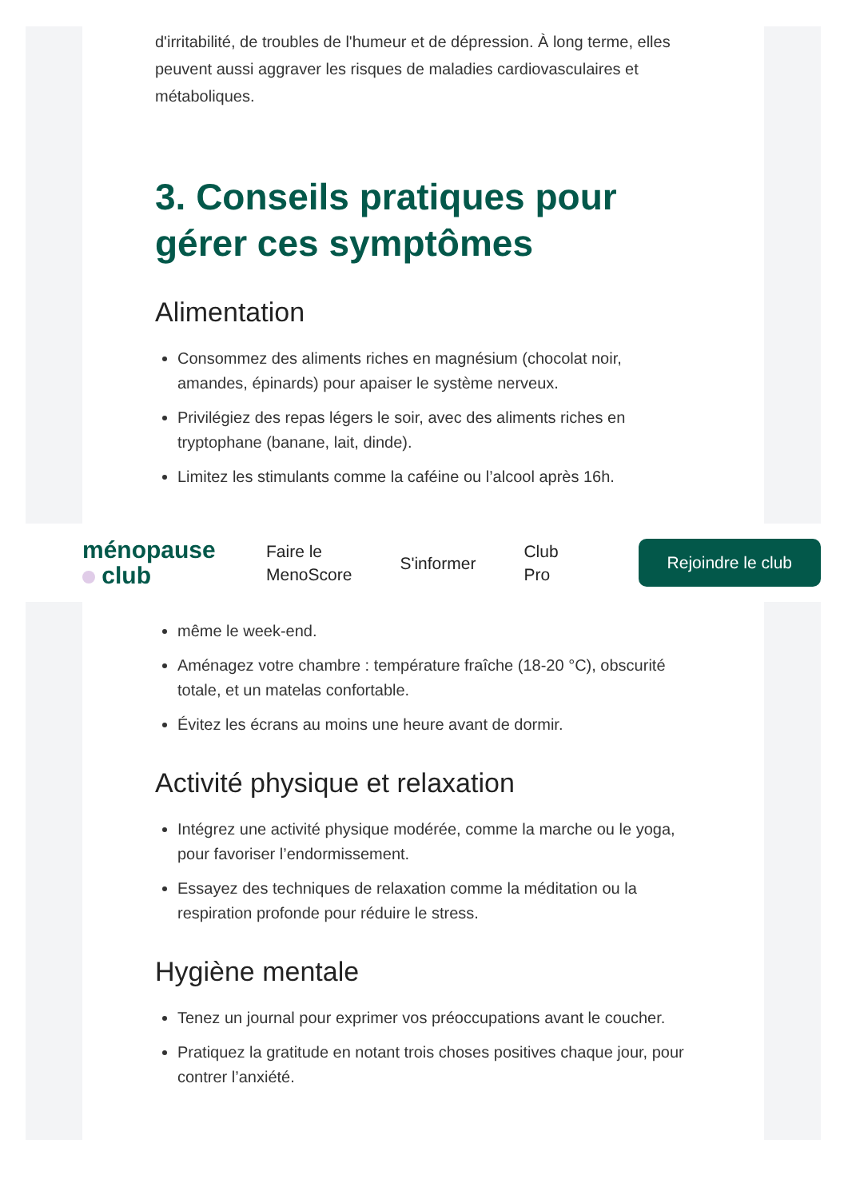d'irritabilité, de troubles de l'humeur et de dépression. À long terme, elles peuvent aussi aggraver les risques de maladies cardiovasculaires et métaboliques.
3. Conseils pratiques pour gérer ces symptômes
Alimentation
Consommez des aliments riches en magnésium (chocolat noir, amandes, épinards) pour apaiser le système nerveux.
Privilégiez des repas légers le soir, avec des aliments riches en tryptophane (banane, lait, dinde).
Limitez les stimulants comme la caféine ou l’alcool après 16h.
même le week-end.
Aménagez votre chambre : température fraîche (18-20 °C), obscurité totale, et un matelas confortable.
Évitez les écrans au moins une heure avant de dormir.
Activité physique et relaxation
Intégrez une activité physique modérée, comme la marche ou le yoga, pour favoriser l’endormissement.
Essayez des techniques de relaxation comme la méditation ou la respiration profonde pour réduire le stress.
Hygiène mentale
Tenez un journal pour exprimer vos préoccupations avant le coucher.
Pratiquez la gratitude en notant trois choses positives chaque jour, pour contrer l’anxiété.
ménopause
club
Faire le
MenoScore
S'informer
Club
Pro
Rejoindre le club